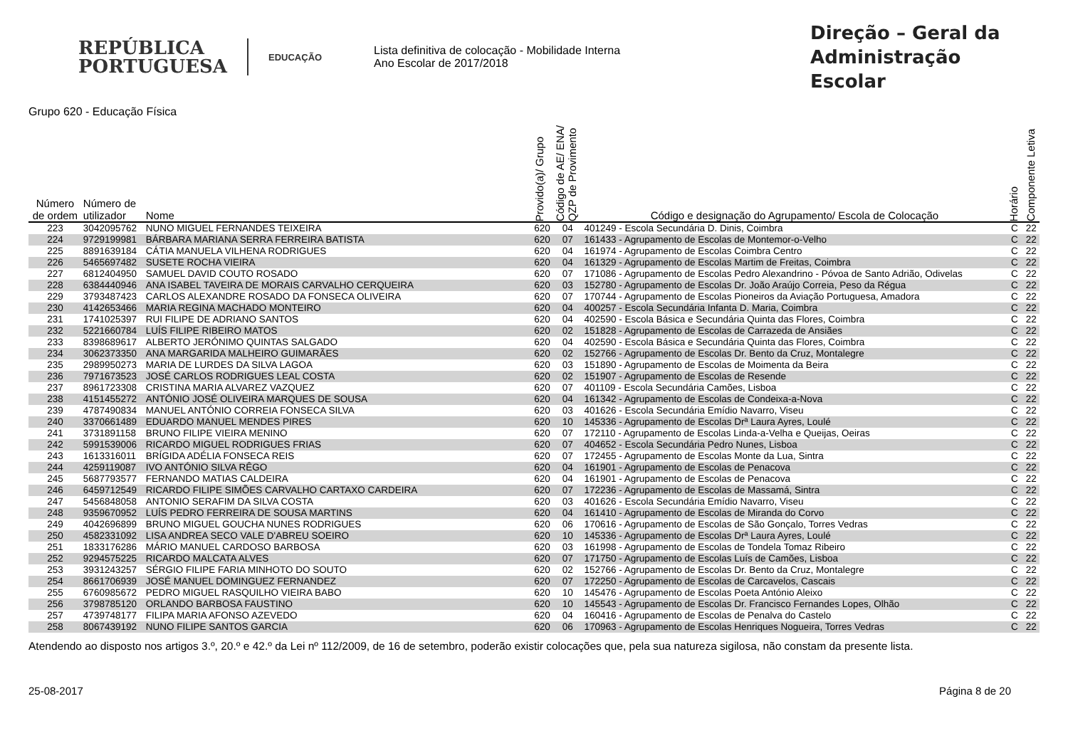REPÚBLICA
PORTUGUESA
EDUCAÇÃO
Lista definitiva de colocação - Mobilidade Interna
Ano Escolar de 2017/2018
Direção – Geral da
Administração Escolar
Grupo 620 - Educação Física
| Número de ordem | Número de utilizador | Nome | Provido(a)/ Grupo | Código de AE/ ENA/ QZP de Provimento | Código e designação do Agrupamento/ Escola de Colocação | Horário | Componente Letiva |
| --- | --- | --- | --- | --- | --- | --- | --- |
| 223 | 3042095762 | NUNO MIGUEL FERNANDES TEIXEIRA | 620 | 04 | 401249 - Escola Secundária D. Dinis, Coimbra | C | 22 |
| 224 | 9729199981 | BÁRBARA MARIANA SERRA FERREIRA BATISTA | 620 | 07 | 161433 - Agrupamento de Escolas de Montemor-o-Velho | C | 22 |
| 225 | 8891639184 | CÁTIA MANUELA VILHENA RODRIGUES | 620 | 04 | 161974 - Agrupamento de Escolas Coimbra Centro | C | 22 |
| 226 | 5465697482 | SUSETE ROCHA VIEIRA | 620 | 04 | 161329 - Agrupamento de Escolas Martim de Freitas, Coimbra | C | 22 |
| 227 | 6812404950 | SAMUEL DAVID COUTO ROSADO | 620 | 07 | 171086 - Agrupamento de Escolas Pedro Alexandrino - Póvoa de Santo Adrião, Odivelas | C | 22 |
| 228 | 6384440946 | ANA ISABEL TAVEIRA DE MORAIS CARVALHO CERQUEIRA | 620 | 03 | 152780 - Agrupamento de Escolas Dr. João Araújo Correia, Peso da Régua | C | 22 |
| 229 | 3793487423 | CARLOS ALEXANDRE ROSADO DA FONSECA OLIVEIRA | 620 | 07 | 170744 - Agrupamento de Escolas Pioneiros da Aviação Portuguesa, Amadora | C | 22 |
| 230 | 4142653466 | MARIA REGINA MACHADO MONTEIRO | 620 | 04 | 400257 - Escola Secundária Infanta D. Maria, Coimbra | C | 22 |
| 231 | 1741025397 | RUI FILIPE DE ADRIANO SANTOS | 620 | 04 | 402590 - Escola Básica e Secundária Quinta das Flores, Coimbra | C | 22 |
| 232 | 5221660784 | LUÍS FILIPE RIBEIRO MATOS | 620 | 02 | 151828 - Agrupamento de Escolas de Carrazeda de Ansiães | C | 22 |
| 233 | 8398689617 | ALBERTO JERÓNIMO QUINTAS SALGADO | 620 | 04 | 402590 - Escola Básica e Secundária Quinta das Flores, Coimbra | C | 22 |
| 234 | 3062373350 | ANA MARGARIDA MALHEIRO GUIMARÃES | 620 | 02 | 152766 - Agrupamento de Escolas Dr. Bento da Cruz, Montalegre | C | 22 |
| 235 | 2989950273 | MARIA DE LURDES DA SILVA LAGOA | 620 | 03 | 151890 - Agrupamento de Escolas de Moimenta da Beira | C | 22 |
| 236 | 7971673523 | JOSÉ CARLOS RODRIGUES LEAL COSTA | 620 | 02 | 151907 - Agrupamento de Escolas de Resende | C | 22 |
| 237 | 8961723308 | CRISTINA MARIA ALVAREZ VAZQUEZ | 620 | 07 | 401109 - Escola Secundária Camões, Lisboa | C | 22 |
| 238 | 4151455272 | ANTÓNIO JOSÉ OLIVEIRA MARQUES DE SOUSA | 620 | 04 | 161342 - Agrupamento de Escolas de Condeixa-a-Nova | C | 22 |
| 239 | 4787490834 | MANUEL ANTÓNIO CORREIA FONSECA SILVA | 620 | 03 | 401626 - Escola Secundária Emídio Navarro, Viseu | C | 22 |
| 240 | 3370661489 | EDUARDO MANUEL MENDES PIRES | 620 | 10 | 145336 - Agrupamento de Escolas Drª Laura Ayres, Loulé | C | 22 |
| 241 | 3731891158 | BRUNO FILIPE VIEIRA MENINO | 620 | 07 | 172110 - Agrupamento de Escolas Linda-a-Velha e Queijas, Oeiras | C | 22 |
| 242 | 5991539006 | RICARDO MIGUEL RODRIGUES FRIAS | 620 | 07 | 404652 - Escola Secundária Pedro Nunes, Lisboa | C | 22 |
| 243 | 1613316011 | BRÍGIDA ADÉLIA FONSECA REIS | 620 | 07 | 172455 - Agrupamento de Escolas Monte da Lua, Sintra | C | 22 |
| 244 | 4259119087 | IVO ANTÓNIO SILVA RÊGO | 620 | 04 | 161901 - Agrupamento de Escolas de Penacova | C | 22 |
| 245 | 5687793577 | FERNANDO MATIAS CALDEIRA | 620 | 04 | 161901 - Agrupamento de Escolas de Penacova | C | 22 |
| 246 | 6459712549 | RICARDO FILIPE SIMÕES CARVALHO CARTAXO CARDEIRA | 620 | 07 | 172236 - Agrupamento de Escolas de Massamá, Sintra | C | 22 |
| 247 | 5456848058 | ANTONIO SERAFIM DA SILVA COSTA | 620 | 03 | 401626 - Escola Secundária Emídio Navarro, Viseu | C | 22 |
| 248 | 9359670952 | LUÍS PEDRO FERREIRA DE SOUSA MARTINS | 620 | 04 | 161410 - Agrupamento de Escolas de Miranda do Corvo | C | 22 |
| 249 | 4042696899 | BRUNO MIGUEL GOUCHA NUNES RODRIGUES | 620 | 06 | 170616 - Agrupamento de Escolas de São Gonçalo, Torres Vedras | C | 22 |
| 250 | 4582331092 | LISA ANDREA SECO VALE D'ABREU SOEIRO | 620 | 10 | 145336 - Agrupamento de Escolas Drª Laura Ayres, Loulé | C | 22 |
| 251 | 1833176286 | MÁRIO MANUEL CARDOSO BARBOSA | 620 | 03 | 161998 - Agrupamento de Escolas de Tondela Tomaz Ribeiro | C | 22 |
| 252 | 9294575225 | RICARDO MALCATA ALVES | 620 | 07 | 171750 - Agrupamento de Escolas Luís de Camões, Lisboa | C | 22 |
| 253 | 3931243257 | SÉRGIO FILIPE FARIA MINHOTO DO SOUTO | 620 | 02 | 152766 - Agrupamento de Escolas Dr. Bento da Cruz, Montalegre | C | 22 |
| 254 | 8661706939 | JOSÉ MANUEL DOMINGUEZ FERNANDEZ | 620 | 07 | 172250 - Agrupamento de Escolas de Carcavelos, Cascais | C | 22 |
| 255 | 6760985672 | PEDRO MIGUEL RASQUILHO VIEIRA BABO | 620 | 10 | 145476 - Agrupamento de Escolas Poeta António Aleixo | C | 22 |
| 256 | 3798785120 | ORLANDO BARBOSA FAUSTINO | 620 | 10 | 145543 - Agrupamento de Escolas Dr. Francisco Fernandes Lopes, Olhão | C | 22 |
| 257 | 4739748177 | FILIPA MARIA AFONSO AZEVEDO | 620 | 04 | 160416 - Agrupamento de Escolas de Penalva do Castelo | C | 22 |
| 258 | 8067439192 | NUNO FILIPE SANTOS GARCIA | 620 | 06 | 170963 - Agrupamento de Escolas Henriques Nogueira, Torres Vedras | C | 22 |
Atendendo ao disposto nos artigos 3.º, 20.º e 42.º da Lei nº 112/2009, de 16 de setembro, poderão existir colocações que, pela sua natureza sigilosa, não constam da presente lista.
25-08-2017 Página 8 de 20